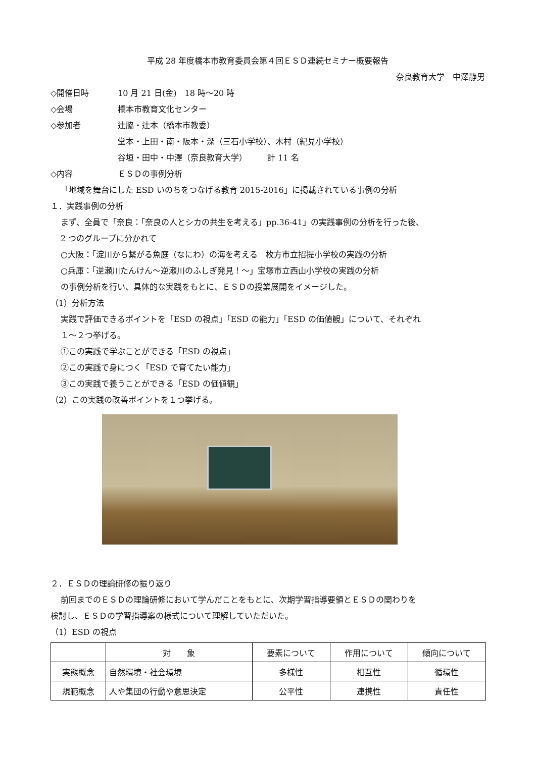平成 28 年度橋本市教育委員会第４回ＥＳＤ連続セミナー概要報告
奈良教育大学　中澤静男
◇開催日時 10 月 21 日(金)　18 時～20 時
◇会場 橋本市教育文化センター
◇参加者 辻脇・辻本（橋本市教委）
堂本・上田・南・阪本・深（三石小学校）、木村（紀見小学校）
谷垣・田中・中澤（奈良教育大学）　　　計 11 名
◇内容 ＥＳＤの事例分析
「地域を舞台にした ESD いのちをつなげる教育 2015-2016」に掲載されている事例の分析
１．実践事例の分析
まず、全員で「奈良：「奈良の人とシカの共生を考える」pp.36-41」の実践事例の分析を行った後、
2 つのグループに分かれて
○大阪：「淀川から繋がる魚庭（なにわ）の海を考える　枚方市立招提小学校の実践の分析
○兵庫：「逆瀬川たんけん～逆瀬川のふしぎ発見！～」宝塚市立西山小学校の実践の分析
の事例分析を行い、具体的な実践をもとに、ＥＳＤの授業展開をイメージした。
（1）分析方法
実践で評価できるポイントを「ESD の視点」「ESD の能力」「ESD の価値観」について、それぞれ
１～２つ挙げる。
①この実践で学ぶことができる「ESD の視点」
②この実践で身につく「ESD で育てたい能力」
③この実践で養うことができる「ESD の価値観」
（2）この実践の改善ポイントを１つ挙げる。
２．ＥＳＤの理論研修の振り返り
前回までのＥＳＤの理論研修において学んだことをもとに、次期学習指導要領とＥＳＤの関わりを
検討し、ＥＳＤの学習指導案の様式について理解していただいた。
（1）ESD の視点
| | 対 象 | 要素について | 作用について | 傾向について |
| --- | --- | --- | --- | --- |
| 実態概念 | 自然環境・社会環境 | 多様性 | 相互性 | 循環性 |
| 規範概念 | 人や集団の行動や意思決定 | 公平性 | 連携性 | 責任性 |